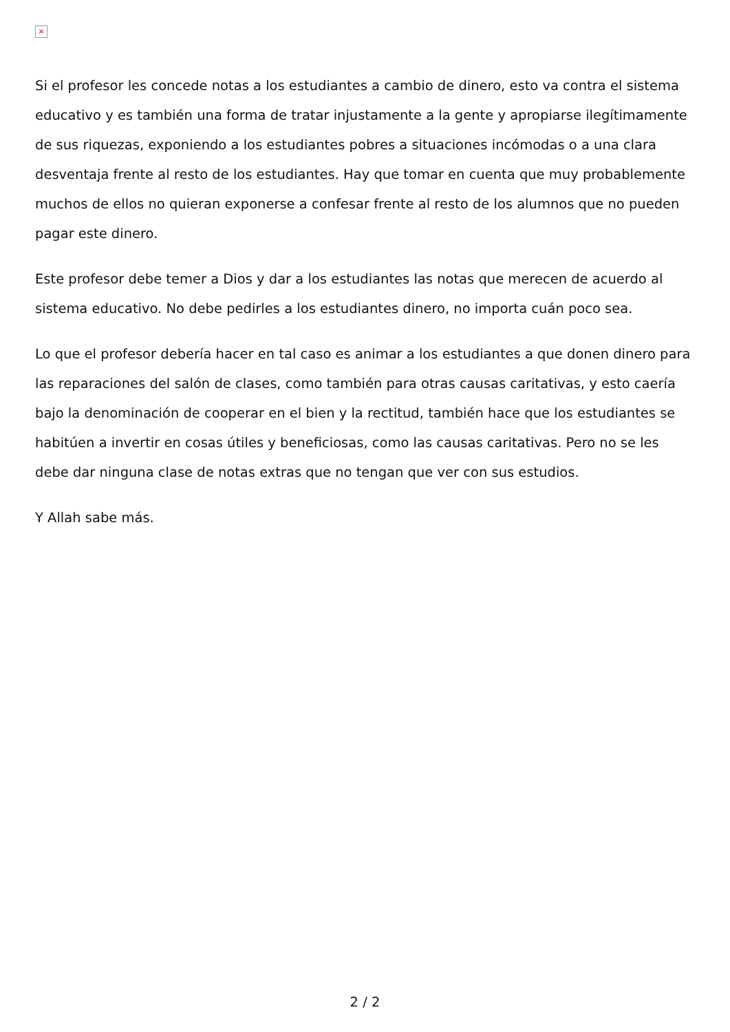×
Si el profesor les concede notas a los estudiantes a cambio de dinero, esto va contra el sistema educativo y es también una forma de tratar injustamente a la gente y apropiarse ilegítimamente de sus riquezas, exponiendo a los estudiantes pobres a situaciones incómodas o a una clara desventaja frente al resto de los estudiantes. Hay que tomar en cuenta que muy probablemente muchos de ellos no quieran exponerse a confesar frente al resto de los alumnos que no pueden pagar este dinero.
Este profesor debe temer a Dios y dar a los estudiantes las notas que merecen de acuerdo al sistema educativo. No debe pedirles a los estudiantes dinero, no importa cuán poco sea.
Lo que el profesor debería hacer en tal caso es animar a los estudiantes a que donen dinero para las reparaciones del salón de clases, como también para otras causas caritativas, y esto caería bajo la denominación de cooperar en el bien y la rectitud, también hace que los estudiantes se habitúen a invertir en cosas útiles y beneficiosas, como las causas caritativas. Pero no se les debe dar ninguna clase de notas extras que no tengan que ver con sus estudios.
Y Allah sabe más.
2 / 2